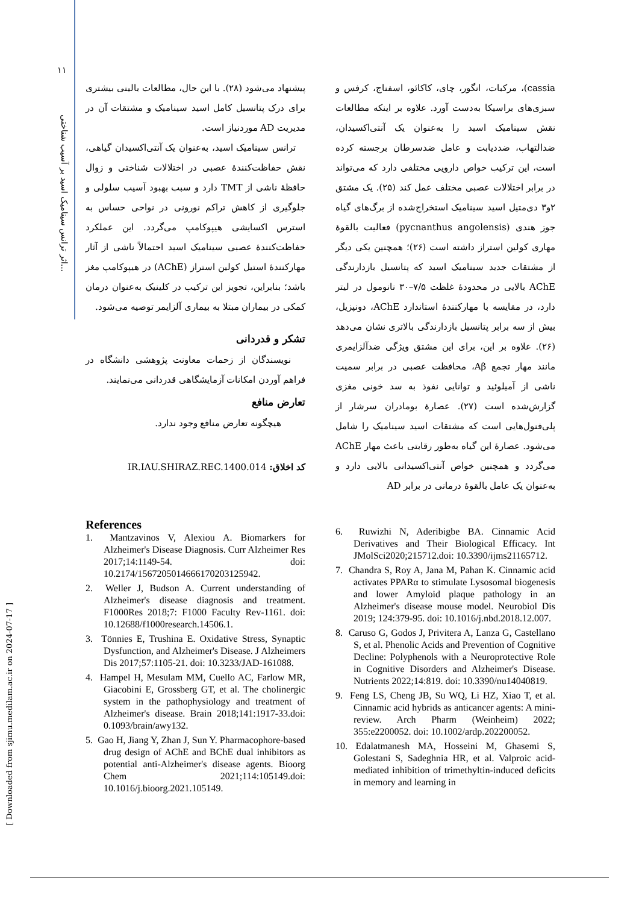۱۱
اثر ترانس سینامیک اسید بر آسیب شناختی...
[ Downloaded from sjimu.medilam.ac.ir on 2024-07-17 ]
cassia)، مرکبات، انگور، چای، کاکائو، اسفناج، کرفس و سبزی‌های براسیکا به‌دست آورد. علاوه بر اینکه مطالعات نقش سینامیک اسید را به‌عنوان یک آنتی‌اکسیدان، ضدالتهاب، ضددیابت و عامل ضدسرطان برجسته کرده است، این ترکیب خواص دارویی مختلفی دارد که می‌تواند در برابر اختلالات عصبی مختلف عمل کند (۲۵). یک مشتق ۲و۳ دی‌متیل اسید سینامیک استخراج‌شده از برگ‌های گیاه جوز هندی (pycnanthus angolensis) فعالیت بالقوهٔ مهاری کولین استراز داشته است (۲۶)؛ همچنین یکی دیگر از مشتقات جدید سینامیک اسید که پتانسیل بازدارندگی AChE بالایی در محدودهٔ غلظت ۷/۵–۳۰ نانومول در لیتر دارد، در مقایسه با مهارکنندهٔ استاندارد AChE، دونپزیل، بیش از سه برابر پتانسیل بازدارندگی بالاتری نشان می‌دهد (۲۶). علاوه بر این، برای این مشتق ویژگی ضدآلزایمری مانند مهار تجمع Aβ، محافظت عصبی در برابر سمیت ناشی از آمیلوئید و توانایی نفوذ به سد خونی مغزی گزارش‌شده است (۲۷). عصارهٔ بومادران سرشار از پلی‌فنول‌هایی است که مشتقات اسید سینامیک را شامل می‌شود. عصارهٔ این گیاه به‌طور رقابتی باعث مهار AChE می‌گردد و همچنین خواص آنتی‌اکسیدانی بالایی دارد و به‌عنوان یک عامل بالقوهٔ درمانی در برابر AD
پیشنهاد می‌شود (۲۸). با این حال، مطالعات بالینی بیشتری برای درک پتانسیل کامل اسید سینامیک و مشتقات آن در مدیریت AD موردنیاز است.
ترانس سینامیک اسید، به‌عنوان یک آنتی‌اکسیدان گیاهی، نقش حفاظت‌کنندهٔ عصبی در اختلالات شناختی و زوال حافظهٔ ناشی از TMT دارد و سبب بهبود آسیب سلولی و جلوگیری از کاهش تراکم نورونی در نواحی حساس به استرس اکسایشی هیپوکامپ می‌گردد. این عملکرد حفاظت‌کنندهٔ عصبی سینامیک اسید احتمالاً ناشی از آثار مهارکنندهٔ استیل کولین استراز (AChE) در هیپوکامپ مغز باشد؛ بنابراین، تجویز این ترکیب در کلینیک به‌عنوان درمان کمکی در بیماران مبتلا به بیماری آلزایمر توصیه می‌شود.
تشکر و قدردانی
نویسندگان از زحمات معاونت پژوهشی دانشگاه در فراهم آوردن امکانات آزمایشگاهی قدردانی می‌نمایند.
تعارض منافع
هیچگونه تعارض منافع وجود ندارد.
کد اخلاق: IR.IAU.SHIRAZ.REC.1400.014
References
1. Mantzavinos V, Alexiou A. Biomarkers for Alzheimer's Disease Diagnosis. Curr Alzheimer Res 2017;14:1149-54. doi: 10.2174/1567205014666170203125942.
2. Weller J, Budson A. Current understanding of Alzheimer's disease diagnosis and treatment. F1000Res 2018;7: F1000 Faculty Rev-1161. doi: 10.12688/f1000research.14506.1.
3. Tönnies E, Trushina E. Oxidative Stress, Synaptic Dysfunction, and Alzheimer's Disease. J Alzheimers Dis 2017;57:1105-21. doi: 10.3233/JAD-161088.
4. Hampel H, Mesulam MM, Cuello AC, Farlow MR, Giacobini E, Grossberg GT, et al. The cholinergic system in the pathophysiology and treatment of Alzheimer's disease. Brain 2018;141:1917-33.doi: 0.1093/brain/awy132.
5. Gao H, Jiang Y, Zhan J, Sun Y. Pharmacophore-based drug design of AChE and BChE dual inhibitors as potential anti-Alzheimer's disease agents. Bioorg Chem 2021;114:105149.doi: 10.1016/j.bioorg.2021.105149.
6. Ruwizhi N, Aderibigbe BA. Cinnamic Acid Derivatives and Their Biological Efficacy. Int JMolSci2020;215712.doi: 10.3390/ijms21165712.
7. Chandra S, Roy A, Jana M, Pahan K. Cinnamic acid activates PPARα to stimulate Lysosomal biogenesis and lower Amyloid plaque pathology in an Alzheimer's disease mouse model. Neurobiol Dis 2019; 124:379-95. doi: 10.1016/j.nbd.2018.12.007.
8. Caruso G, Godos J, Privitera A, Lanza G, Castellano S, et al. Phenolic Acids and Prevention of Cognitive Decline: Polyphenols with a Neuroprotective Role in Cognitive Disorders and Alzheimer's Disease. Nutrients 2022;14:819. doi: 10.3390/nu14040819.
9. Feng LS, Cheng JB, Su WQ, Li HZ, Xiao T, et al. Cinnamic acid hybrids as anticancer agents: A mini-review. Arch Pharm (Weinheim) 2022; 355:e2200052. doi: 10.1002/ardp.202200052.
10. Edalatmanesh MA, Hosseini M, Ghasemi S, Golestani S, Sadeghnia HR, et al. Valproic acid-mediated inhibition of trimethyltin-induced deficits in memory and learning in